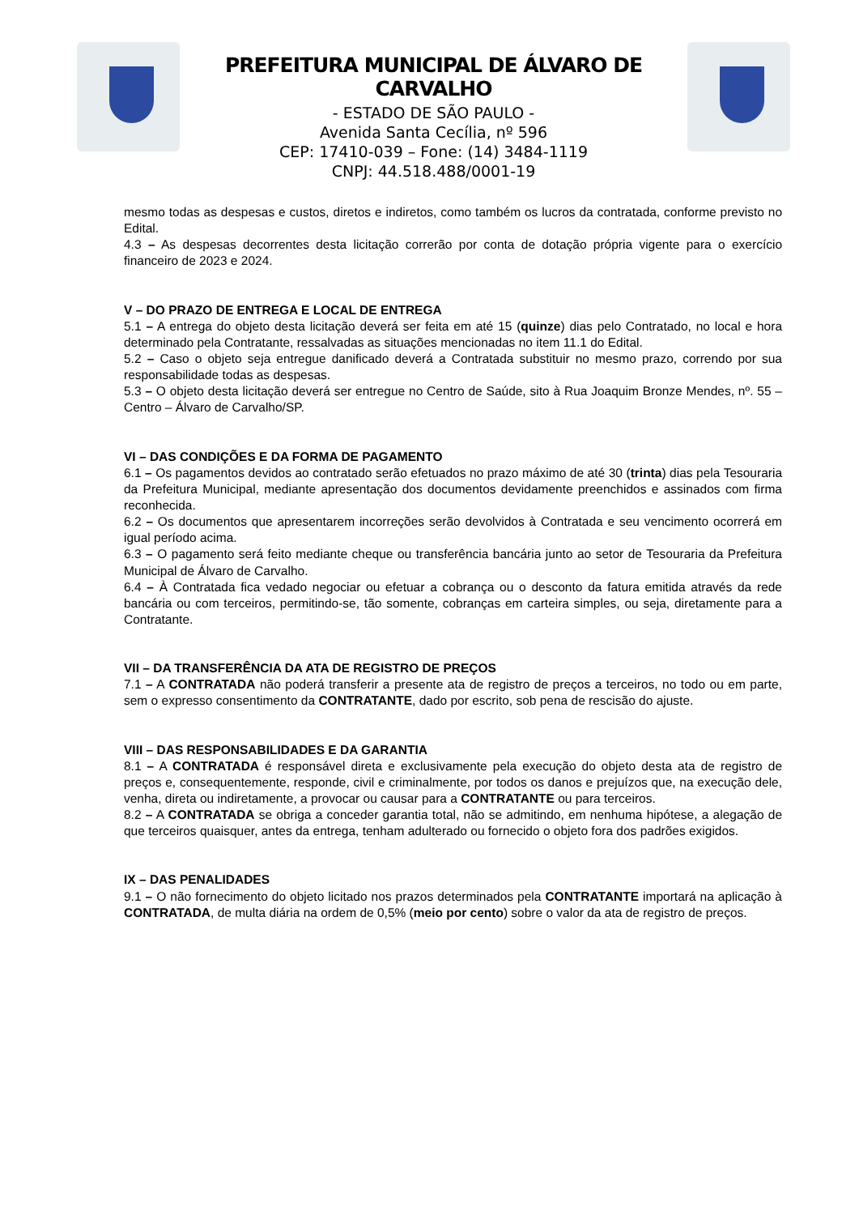PREFEITURA MUNICIPAL DE ÁLVARO DE CARVALHO
- ESTADO DE SÃO PAULO -
Avenida Santa Cecília, nº 596
CEP: 17410-039 – Fone: (14) 3484-1119
CNPJ: 44.518.488/0001-19
mesmo todas as despesas e custos, diretos e indiretos, como também os lucros da contratada, conforme previsto no Edital.
4.3 – As despesas decorrentes desta licitação correrão por conta de dotação própria vigente para o exercício financeiro de 2023 e 2024.
V – DO PRAZO DE ENTREGA E LOCAL DE ENTREGA
5.1 – A entrega do objeto desta licitação deverá ser feita em até 15 (quinze) dias pelo Contratado, no local e hora determinado pela Contratante, ressalvadas as situações mencionadas no item 11.1 do Edital.
5.2 – Caso o objeto seja entregue danificado deverá a Contratada substituir no mesmo prazo, correndo por sua responsabilidade todas as despesas.
5.3 – O objeto desta licitação deverá ser entregue no Centro de Saúde, sito à Rua Joaquim Bronze Mendes, nº. 55 – Centro – Álvaro de Carvalho/SP.
VI – DAS CONDIÇÕES E DA FORMA DE PAGAMENTO
6.1 – Os pagamentos devidos ao contratado serão efetuados no prazo máximo de até 30 (trinta) dias pela Tesouraria da Prefeitura Municipal, mediante apresentação dos documentos devidamente preenchidos e assinados com firma reconhecida.
6.2 – Os documentos que apresentarem incorreções serão devolvidos à Contratada e seu vencimento ocorrerá em igual período acima.
6.3 – O pagamento será feito mediante cheque ou transferência bancária junto ao setor de Tesouraria da Prefeitura Municipal de Álvaro de Carvalho.
6.4 – À Contratada fica vedado negociar ou efetuar a cobrança ou o desconto da fatura emitida através da rede bancária ou com terceiros, permitindo-se, tão somente, cobranças em carteira simples, ou seja, diretamente para a Contratante.
VII – DA TRANSFERÊNCIA DA ATA DE REGISTRO DE PREÇOS
7.1 – A CONTRATADA não poderá transferir a presente ata de registro de preços a terceiros, no todo ou em parte, sem o expresso consentimento da CONTRATANTE, dado por escrito, sob pena de rescisão do ajuste.
VIII – DAS RESPONSABILIDADES E DA GARANTIA
8.1 – A CONTRATADA é responsável direta e exclusivamente pela execução do objeto desta ata de registro de preços e, consequentemente, responde, civil e criminalmente, por todos os danos e prejuízos que, na execução dele, venha, direta ou indiretamente, a provocar ou causar para a CONTRATANTE ou para terceiros.
8.2 – A CONTRATADA se obriga a conceder garantia total, não se admitindo, em nenhuma hipótese, a alegação de que terceiros quaisquer, antes da entrega, tenham adulterado ou fornecido o objeto fora dos padrões exigidos.
IX – DAS PENALIDADES
9.1 – O não fornecimento do objeto licitado nos prazos determinados pela CONTRATANTE importará na aplicação à CONTRATADA, de multa diária na ordem de 0,5% (meio por cento) sobre o valor da ata de registro de preços.